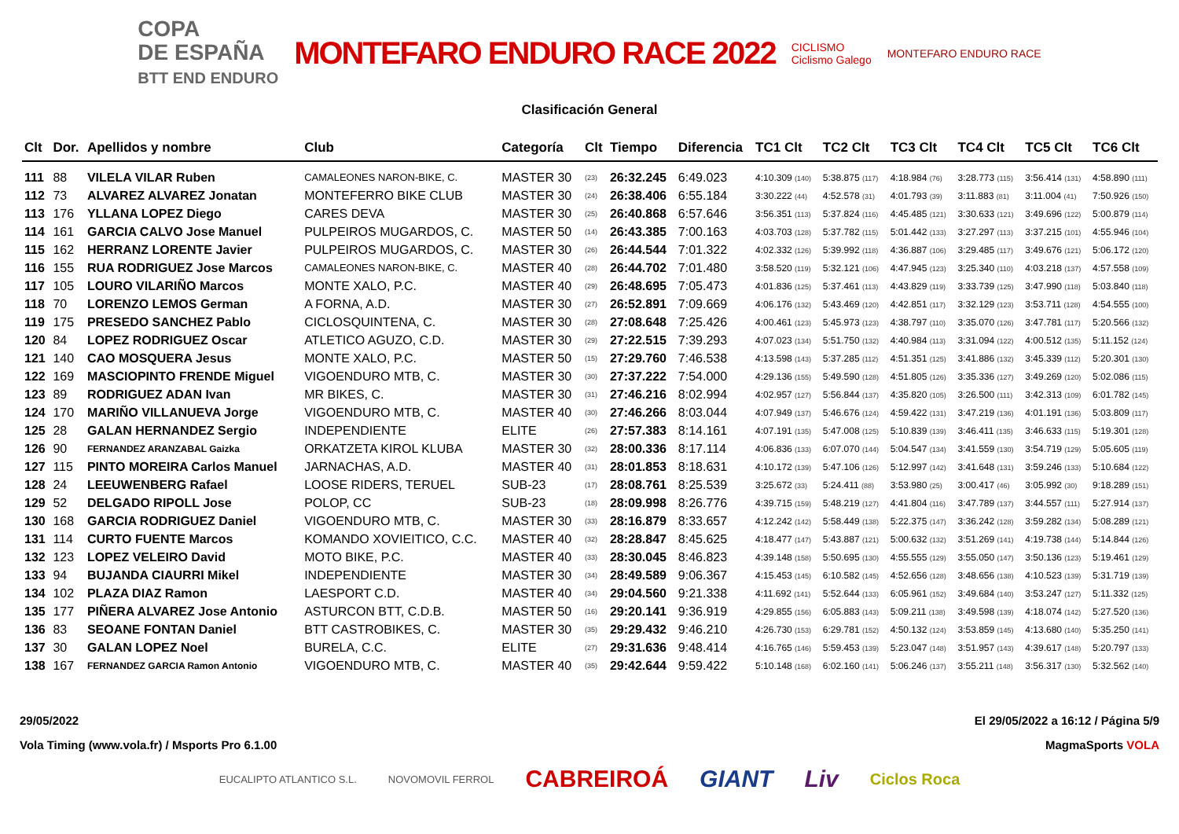COPA
DE ESPAÑA
BTT END ENDURO
MONTEFARO ENDURO RACE 2022
CICLISMO
Ciclismo Galego
MONTEFARO ENDURO RACE
Clasificación General
| Clt | Dor. | Apellidos y nombre | Club | Categoría | Clt | Tiempo | Diferencia | TC1 Clt | TC2 Clt | TC3 Clt | TC4 Clt | TC5 Clt | TC6 Clt |
| --- | --- | --- | --- | --- | --- | --- | --- | --- | --- | --- | --- | --- | --- |
| 111 | 88 | VILELA VILAR Ruben | CAMALEONES NARON-BIKE, C. | MASTER 30 | (23) | 26:32.245 | 6:49.023 | 4:10.309 (140) | 5:38.875 (117) | 4:18.984 (76) | 3:28.773 (115) | 3:56.414 (131) | 4:58.890 (111) |
| 112 | 73 | ALVAREZ ALVAREZ Jonatan | MONTEFERRO BIKE CLUB | MASTER 30 | (24) | 26:38.406 | 6:55.184 | 3:30.222 (44) | 4:52.578 (31) | 4:01.793 (39) | 3:11.883 (81) | 3:11.004 (41) | 7:50.926 (150) |
| 113 | 176 | YLLANA LOPEZ Diego | CARES DEVA | MASTER 30 | (25) | 26:40.868 | 6:57.646 | 3:56.351 (113) | 5:37.824 (116) | 4:45.485 (121) | 3:30.633 (121) | 3:49.696 (122) | 5:00.879 (114) |
| 114 | 161 | GARCIA CALVO Jose Manuel | PULPEIROS MUGARDOS, C. | MASTER 50 | (14) | 26:43.385 | 7:00.163 | 4:03.703 (128) | 5:37.782 (115) | 5:01.442 (133) | 3:27.297 (113) | 3:37.215 (101) | 4:55.946 (104) |
| 115 | 162 | HERRANZ LORENTE Javier | PULPEIROS MUGARDOS, C. | MASTER 30 | (26) | 26:44.544 | 7:01.322 | 4:02.332 (126) | 5:39.992 (118) | 4:36.887 (106) | 3:29.485 (117) | 3:49.676 (121) | 5:06.172 (120) |
| 116 | 155 | RUA RODRIGUEZ Jose Marcos | CAMALEONES NARON-BIKE, C. | MASTER 40 | (28) | 26:44.702 | 7:01.480 | 3:58.520 (119) | 5:32.121 (106) | 4:47.945 (123) | 3:25.340 (110) | 4:03.218 (137) | 4:57.558 (109) |
| 117 | 105 | LOURO VILARIÑO Marcos | MONTE XALO, P.C. | MASTER 40 | (29) | 26:48.695 | 7:05.473 | 4:01.836 (125) | 5:37.461 (113) | 4:43.829 (119) | 3:33.739 (125) | 3:47.990 (118) | 5:03.840 (118) |
| 118 | 70 | LORENZO LEMOS German | A FORNA, A.D. | MASTER 30 | (27) | 26:52.891 | 7:09.669 | 4:06.176 (132) | 5:43.469 (120) | 4:42.851 (117) | 3:32.129 (123) | 3:53.711 (128) | 4:54.555 (100) |
| 119 | 175 | PRESEDO SANCHEZ Pablo | CICLOSQUINTENA, C. | MASTER 30 | (28) | 27:08.648 | 7:25.426 | 4:00.461 (123) | 5:45.973 (123) | 4:38.797 (110) | 3:35.070 (126) | 3:47.781 (117) | 5:20.566 (132) |
| 120 | 84 | LOPEZ RODRIGUEZ Oscar | ATLETICO AGUZO, C.D. | MASTER 30 | (29) | 27:22.515 | 7:39.293 | 4:07.023 (134) | 5:51.750 (132) | 4:40.984 (113) | 3:31.094 (122) | 4:00.512 (135) | 5:11.152 (124) |
| 121 | 140 | CAO MOSQUERA Jesus | MONTE XALO, P.C. | MASTER 50 | (15) | 27:29.760 | 7:46.538 | 4:13.598 (143) | 5:37.285 (112) | 4:51.351 (125) | 3:41.886 (132) | 3:45.339 (112) | 5:20.301 (130) |
| 122 | 169 | MASCIOPINTO FRENDE Miguel | VIGOENDURO MTB, C. | MASTER 30 | (30) | 27:37.222 | 7:54.000 | 4:29.136 (155) | 5:49.590 (128) | 4:51.805 (126) | 3:35.336 (127) | 3:49.269 (120) | 5:02.086 (115) |
| 123 | 89 | RODRIGUEZ ADAN Ivan | MR BIKES, C. | MASTER 30 | (31) | 27:46.216 | 8:02.994 | 4:02.957 (127) | 5:56.844 (137) | 4:35.820 (105) | 3:26.500 (111) | 3:42.313 (109) | 6:01.782 (145) |
| 124 | 170 | MARIÑO VILLANUEVA Jorge | VIGOENDURO MTB, C. | MASTER 40 | (30) | 27:46.266 | 8:03.044 | 4:07.949 (137) | 5:46.676 (124) | 4:59.422 (131) | 3:47.219 (136) | 4:01.191 (136) | 5:03.809 (117) |
| 125 | 28 | GALAN HERNANDEZ Sergio | INDEPENDIENTE | ELITE | (26) | 27:57.383 | 8:14.161 | 4:07.191 (135) | 5:47.008 (125) | 5:10.839 (139) | 3:46.411 (135) | 3:46.633 (115) | 5:19.301 (128) |
| 126 | 90 | FERNANDEZ ARANZABAL Gaizka | ORKATZETA KIROL KLUBA | MASTER 30 | (32) | 28:00.336 | 8:17.114 | 4:06.836 (133) | 6:07.070 (144) | 5:04.547 (134) | 3:41.559 (130) | 3:54.719 (129) | 5:05.605 (119) |
| 127 | 115 | PINTO MOREIRA Carlos Manuel | JARNACHAS, A.D. | MASTER 40 | (31) | 28:01.853 | 8:18.631 | 4:10.172 (139) | 5:47.106 (126) | 5:12.997 (142) | 3:41.648 (131) | 3:59.246 (133) | 5:10.684 (122) |
| 128 | 24 | LEEUWENBERG Rafael | LOOSE RIDERS, TERUEL | SUB-23 | (17) | 28:08.761 | 8:25.539 | 3:25.672 (33) | 5:24.411 (88) | 3:53.980 (25) | 3:00.417 (46) | 3:05.992 (30) | 9:18.289 (151) |
| 129 | 52 | DELGADO RIPOLL Jose | POLOP, CC | SUB-23 | (18) | 28:09.998 | 8:26.776 | 4:39.715 (159) | 5:48.219 (127) | 4:41.804 (116) | 3:47.789 (137) | 3:44.557 (111) | 5:27.914 (137) |
| 130 | 168 | GARCIA RODRIGUEZ Daniel | VIGOENDURO MTB, C. | MASTER 30 | (33) | 28:16.879 | 8:33.657 | 4:12.242 (142) | 5:58.449 (138) | 5:22.375 (147) | 3:36.242 (128) | 3:59.282 (134) | 5:08.289 (121) |
| 131 | 114 | CURTO FUENTE Marcos | KOMANDO XOVIEITICO, C.C. | MASTER 40 | (32) | 28:28.847 | 8:45.625 | 4:18.477 (147) | 5:43.887 (121) | 5:00.632 (132) | 3:51.269 (141) | 4:19.738 (144) | 5:14.844 (126) |
| 132 | 123 | LOPEZ VELEIRO David | MOTO BIKE, P.C. | MASTER 40 | (33) | 28:30.045 | 8:46.823 | 4:39.148 (158) | 5:50.695 (130) | 4:55.555 (129) | 3:55.050 (147) | 3:50.136 (123) | 5:19.461 (129) |
| 133 | 94 | BUJANDA CIAURRI Mikel | INDEPENDIENTE | MASTER 30 | (34) | 28:49.589 | 9:06.367 | 4:15.453 (145) | 6:10.582 (145) | 4:52.656 (128) | 3:48.656 (138) | 4:10.523 (139) | 5:31.719 (139) |
| 134 | 102 | PLAZA DIAZ Ramon | LAESPORT C.D. | MASTER 40 | (34) | 29:04.560 | 9:21.338 | 4:11.692 (141) | 5:52.644 (133) | 6:05.961 (152) | 3:49.684 (140) | 3:53.247 (127) | 5:11.332 (125) |
| 135 | 177 | PIÑERA ALVAREZ Jose Antonio | ASTURCON BTT, C.D.B. | MASTER 50 | (16) | 29:20.141 | 9:36.919 | 4:29.855 (156) | 6:05.883 (143) | 5:09.211 (138) | 3:49.598 (139) | 4:18.074 (142) | 5:27.520 (136) |
| 136 | 83 | SEOANE FONTAN Daniel | BTT CASTROBIKES, C. | MASTER 30 | (35) | 29:29.432 | 9:46.210 | 4:26.730 (153) | 6:29.781 (152) | 4:50.132 (124) | 3:53.859 (145) | 4:13.680 (140) | 5:35.250 (141) |
| 137 | 30 | GALAN LOPEZ Noel | BURELA, C.C. | ELITE | (27) | 29:31.636 | 9:48.414 | 4:16.765 (146) | 5:59.453 (139) | 5:23.047 (148) | 3:51.957 (143) | 4:39.617 (148) | 5:20.797 (133) |
| 138 | 167 | FERNANDEZ GARCIA Ramon Antonio | VIGOENDURO MTB, C. | MASTER 40 | (35) | 29:42.644 | 9:59.422 | 5:10.148 (168) | 6:02.160 (141) | 5:06.246 (137) | 3:55.211 (148) | 3:56.317 (130) | 5:32.562 (140) |
29/05/2022 El 29/05/2022 a 16:12 / Página 5/9
Vola Timing (www.vola.fr) / Msports Pro 6.1.00 MagmaSports VOLA
EUCALIPTO ATLANTICO S.L. NOVOMOVIL FERROL CABREIROÁ GIANT Liv Ciclos Roca